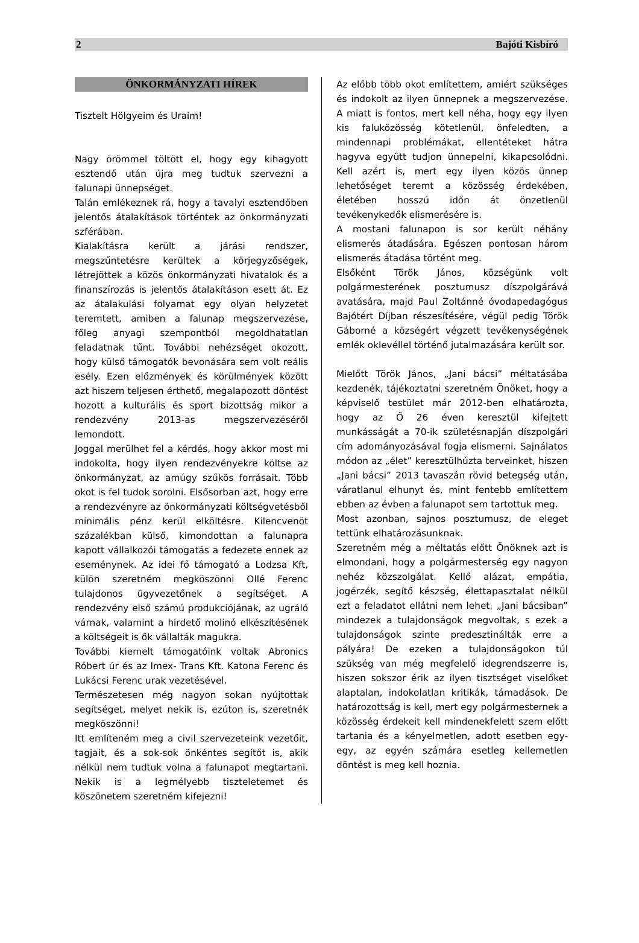2 Bajóti Kisbíró
ÖNKORMÁNYZATI HÍREK
Tisztelt Hölgyeim és Uraim!
Nagy örömmel töltött el, hogy egy kihagyott esztendő után újra meg tudtuk szervezni a falunapi ünnepséget.
Talán emlékeznek rá, hogy a tavalyi esztendőben jelentős átalakítások történtek az önkormányzati szférában.
Kialakításra került a járási rendszer, megszűntetésre kerültek a körjegyzőségek, létrejöttek a közös önkormányzati hivatalok és a finanszírozás is jelentős átalakításon esett át. Ez az átalakulási folyamat egy olyan helyzetet teremtett, amiben a falunap megszervezése, főleg anyagi szempontból megoldhatatlan feladatnak tűnt. További nehézséget okozott, hogy külső támogatók bevonására sem volt reális esély. Ezen előzmények és körülmények között azt hiszem teljesen érthető, megalapozott döntést hozott a kulturális és sport bizottság mikor a rendezvény 2013-as megszervezéséről lemondott.
Joggal merülhet fel a kérdés, hogy akkor most mi indokolta, hogy ilyen rendezvényekre költse az önkormányzat, az amúgy szűkös forrásait. Több okot is fel tudok sorolni. Elsősorban azt, hogy erre a rendezvényre az önkormányzati költségvetésből minimális pénz kerül elköltésre. Kilencvenöt százalékban külső, kimondottan a falunapra kapott vállalkozói támogatás a fedezete ennek az eseménynek. Az idei fő támogató a Lodzsa Kft, külön szeretném megköszönni Ollé Ferenc tulajdonos ügyvezetőnek a segítséget. A rendezvény első számú produkciójának, az ugráló várnak, valamint a hirdető molinó elkészítésének a költségeit is ők vállalták magukra.
További kiemelt támogatóink voltak Abronics Róbert úr és az Imex- Trans Kft. Katona Ferenc és Lukácsi Ferenc urak vezetésével.
Természetesen még nagyon sokan nyújtottak segítséget, melyet nekik is, ezúton is, szeretnék megköszönni!
Itt említeném meg a civil szervezeteink vezetőit, tagjait, és a sok-sok önkéntes segítőt is, akik nélkül nem tudtuk volna a falunapot megtartani. Nekik is a legmélyebb tiszteletemet és köszönetem szeretném kifejezni!
Az előbb több okot említettem, amiért szükséges és indokolt az ilyen ünnepnek a megszervezése. A miatt is fontos, mert kell néha, hogy egy ilyen kis faluközösség kötetlenül, önfeledten, a mindennapi problémákat, ellentéteket hátra hagyva együtt tudjon ünnepelni, kikapcsolódni. Kell azért is, mert egy ilyen közös ünnep lehetőséget teremt a közösség érdekében, életében hosszú időn át önzetlenül tevékenykedők elismerésére is.
A mostani falunapon is sor került néhány elismerés átadására. Egészen pontosan három elismerés átadása történt meg.
Elsőként Török János, községünk volt polgármesterének posztumusz díszpolgárává avatására, majd Paul Zoltánné óvodapedagógus Bajótért Díjban részesítésére, végül pedig Török Gáborné a községért végzett tevékenységének emlék oklevéllel történő jutalmazására került sor.
Mielőtt Török János, „Jani bácsi” méltatásába kezdenék, tájékoztatni szeretném Önöket, hogy a képviselő testület már 2012-ben elhatározta, hogy az Ő 26 éven keresztül kifejtett munkásságát a 70-ik születésnapján díszpolgári cím adományozásával fogja elismerni. Sajnálatos módon az „élet” keresztülhúzta terveinket, hiszen „Jani bácsi” 2013 tavaszán rövid betegség után, váratlanul elhunyt és, mint fentebb említettem ebben az évben a falunapot sem tartottuk meg.
Most azonban, sajnos posztumusz, de eleget tettünk elhatározásunknak.
Szeretném még a méltatás előtt Önöknek azt is elmondani, hogy a polgármesterség egy nagyon nehéz közszolgálat. Kellő alázat, empátia, jogérzék, segítő készség, élettapasztalat nélkül ezt a feladatot ellátni nem lehet. „Jani bácsiban” mindezek a tulajdonságok megvoltak, s ezek a tulajdonságok szinte predesztinálták erre a pályára! De ezeken a tulajdonságokon túl szükség van még megfelelő idegrendszerre is, hiszen sokszor érik az ilyen tisztséget viselőket alaptalan, indokolatlan kritikák, támadások. De határozottság is kell, mert egy polgármesternek a közösség érdekeit kell mindenekfelett szem előtt tartania és a kényelmetlen, adott esetben egy-egy, az egyén számára esetleg kellemetlen döntést is meg kell hoznia.